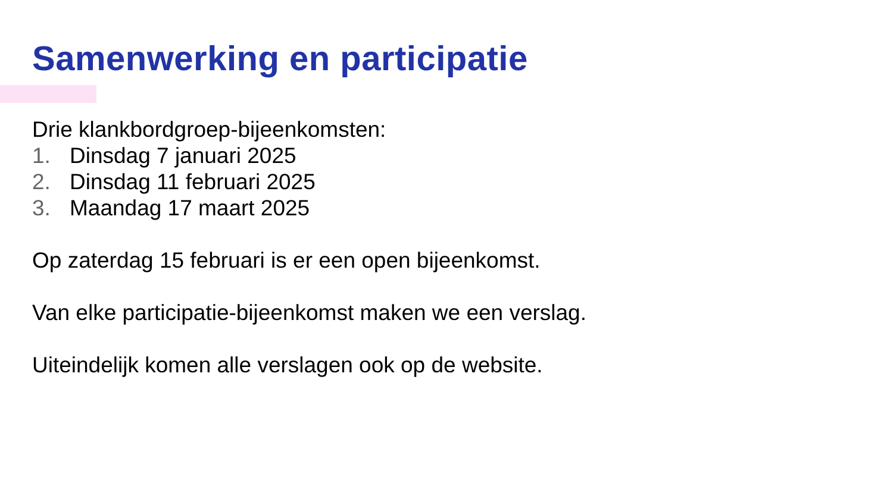Samenwerking en participatie
Drie klankbordgroep-bijeenkomsten:
1. Dinsdag 7 januari 2025
2. Dinsdag 11 februari 2025
3. Maandag 17 maart 2025
Op zaterdag 15 februari is er een open bijeenkomst.
Van elke participatie-bijeenkomst maken we een verslag.
Uiteindelijk komen alle verslagen ook op de website.